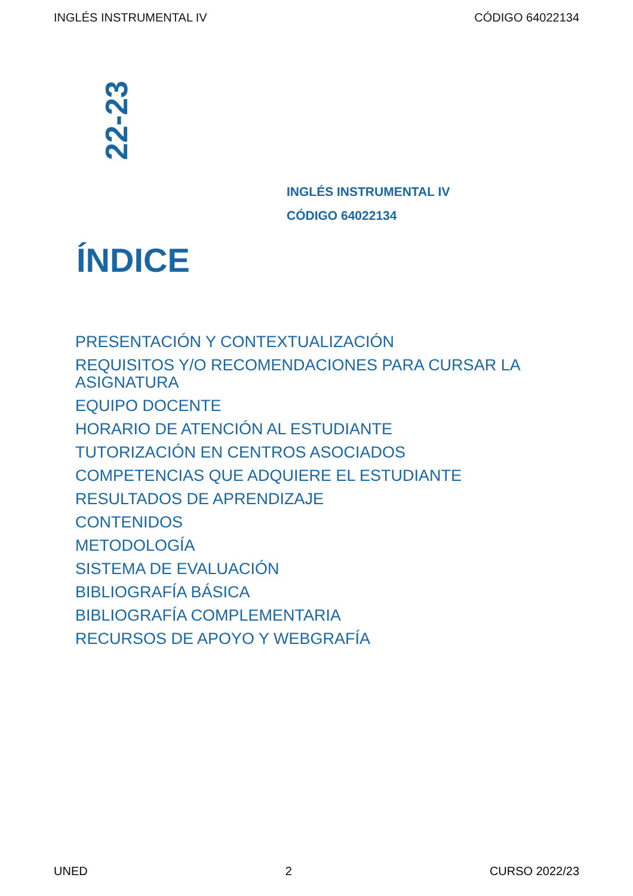INGLÉS INSTRUMENTAL IV CÓDIGO 64022134
22-23
INGLÉS INSTRUMENTAL IV
CÓDIGO 64022134
ÍNDICE
PRESENTACIÓN Y CONTEXTUALIZACIÓN
REQUISITOS Y/O RECOMENDACIONES PARA CURSAR LA ASIGNATURA
EQUIPO DOCENTE
HORARIO DE ATENCIÓN AL ESTUDIANTE
TUTORIZACIÓN EN CENTROS ASOCIADOS
COMPETENCIAS QUE ADQUIERE EL ESTUDIANTE
RESULTADOS DE APRENDIZAJE
CONTENIDOS
METODOLOGÍA
SISTEMA DE EVALUACIÓN
BIBLIOGRAFÍA BÁSICA
BIBLIOGRAFÍA COMPLEMENTARIA
RECURSOS DE APOYO Y WEBGRAFÍA
UNED 2 CURSO 2022/23